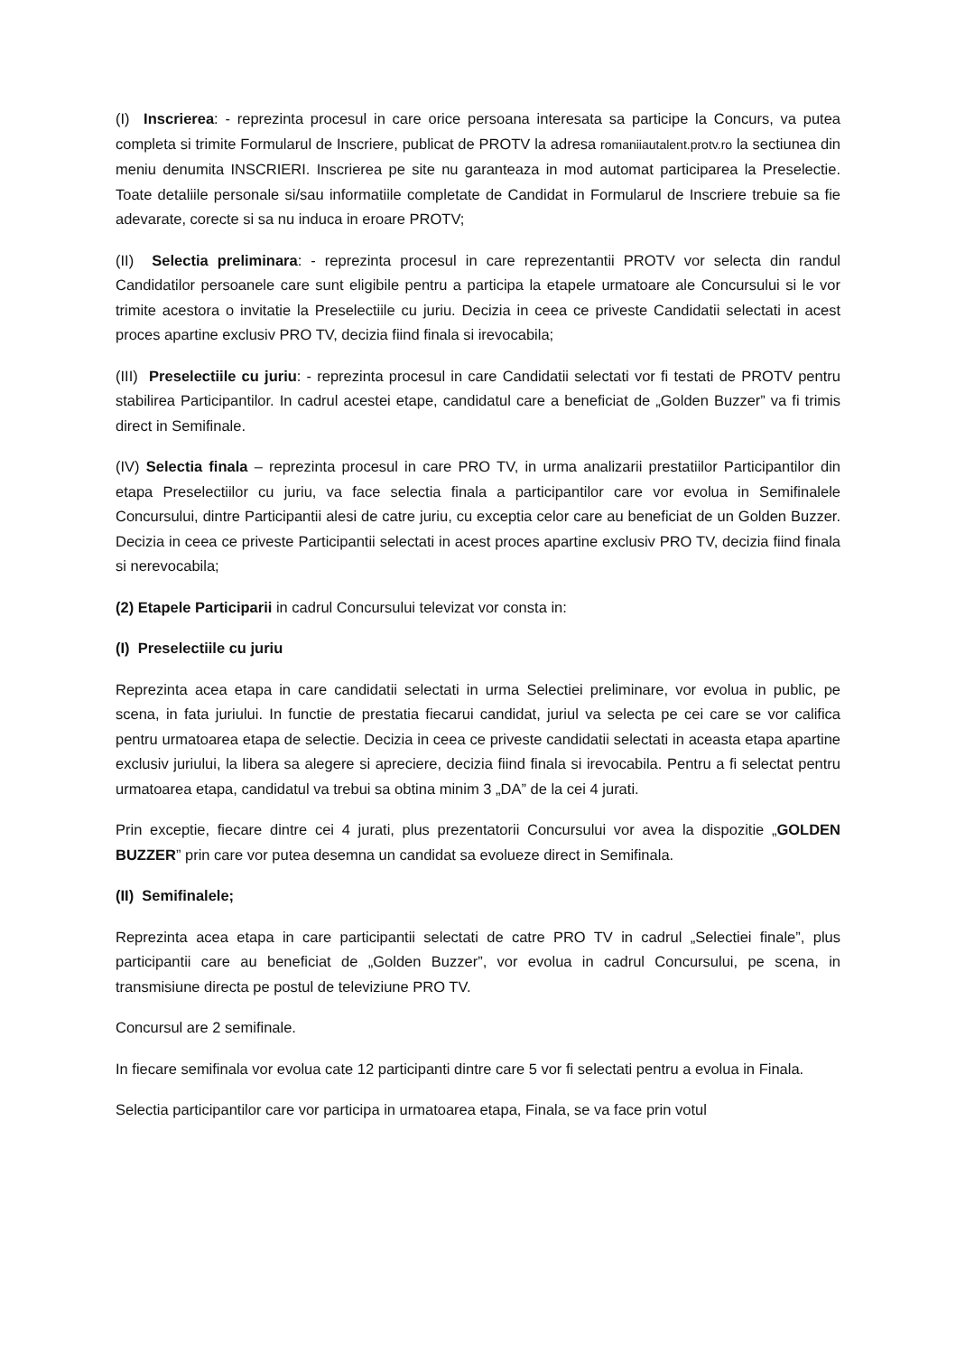(I) Inscrierea: - reprezinta procesul in care orice persoana interesata sa participe la Concurs, va putea completa si trimite Formularul de Inscriere, publicat de PROTV la adresa romaniiautalent.protv.ro la sectiunea din meniu denumita INSCRIERI. Inscrierea pe site nu garanteaza in mod automat participarea la Preselectie. Toate detaliile personale si/sau informatiile completate de Candidat in Formularul de Inscriere trebuie sa fie adevarate, corecte si sa nu induca in eroare PROTV;
(II) Selectia preliminara: - reprezinta procesul in care reprezentantii PROTV vor selecta din randul Candidatilor persoanele care sunt eligibile pentru a participa la etapele urmatoare ale Concursului si le vor trimite acestora o invitatie la Preselectiile cu juriu. Decizia in ceea ce priveste Candidatii selectati in acest proces apartine exclusiv PRO TV, decizia fiind finala si irevocabila;
(III) Preselectiile cu juriu: - reprezinta procesul in care Candidatii selectati vor fi testati de PROTV pentru stabilirea Participantilor. In cadrul acestei etape, candidatul care a beneficiat de „Golden Buzzer” va fi trimis direct in Semifinale.
(IV) Selectia finala – reprezinta procesul in care PRO TV, in urma analizarii prestatiilor Participantilor din etapa Preselectiilor cu juriu, va face selectia finala a participantilor care vor evolua in Semifinalele Concursului, dintre Participantii alesi de catre juriu, cu exceptia celor care au beneficiat de un Golden Buzzer. Decizia in ceea ce priveste Participantii selectati in acest proces apartine exclusiv PRO TV, decizia fiind finala si nerevocabila;
(2) Etapele Participarii in cadrul Concursului televizat vor consta in:
(I) Preselectiile cu juriu
Reprezinta acea etapa in care candidatii selectati in urma Selectiei preliminare, vor evolua in public, pe scena, in fata juriului. In functie de prestatia fiecarui candidat, juriul va selecta pe cei care se vor califica pentru urmatoarea etapa de selectie. Decizia in ceea ce priveste candidatii selectati in aceasta etapa apartine exclusiv juriului, la libera sa alegere si apreciere, decizia fiind finala si irevocabila. Pentru a fi selectat pentru urmatoarea etapa, candidatul va trebui sa obtina minim 3 „DA” de la cei 4 jurati.
Prin exceptie, fiecare dintre cei 4 jurati, plus prezentatorii Concursului vor avea la dispozitie „GOLDEN BUZZER” prin care vor putea desemna un candidat sa evolueze direct in Semifinala.
(II) Semifinalele;
Reprezinta acea etapa in care participantii selectati de catre PRO TV in cadrul „Selectiei finale”, plus participantii care au beneficiat de „Golden Buzzer”, vor evolua in cadrul Concursului, pe scena, in transmisiune directa pe postul de televiziune PRO TV.
Concursul are 2 semifinale.
In fiecare semifinala vor evolua cate 12 participanti dintre care 5 vor fi selectati pentru a evolua in Finala.
Selectia participantilor care vor participa in urmatoarea etapa, Finala, se va face prin votul